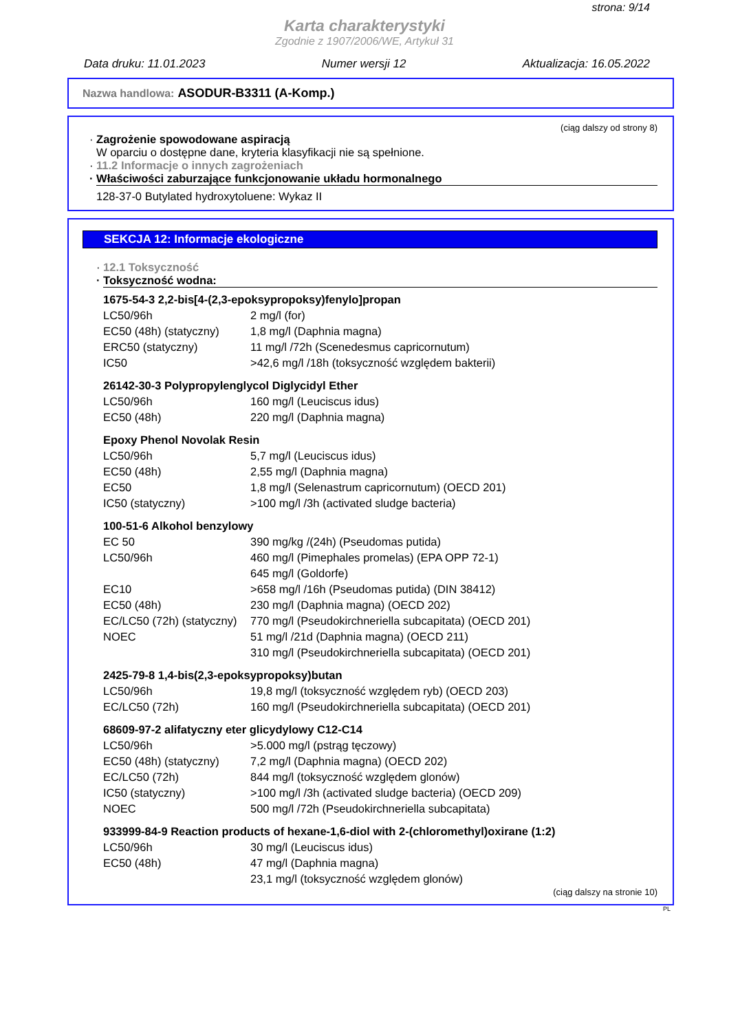strona: 9/14
Karta charakterystyki
Zgodnie z 1907/2006/WE, Artykuł 31
Data druku: 11.01.2023 Numer wersji 12 Aktualizacja: 16.05.2022
Nazwa handlowa: ASODUR-B3311 (A-Komp.)
(ciąg dalszy od strony 8)
· Zagrożenie spowodowane aspiracją
W oparciu o dostępne dane, kryteria klasyfikacji nie są spełnione.
· 11.2 Informacje o innych zagrożeniach
· Właściwości zaburzające funkcjonowanie układu hormonalnego
128-37-0 Butylated hydroxytoluene: Wykaz II
SEKCJA 12: Informacje ekologiczne
· 12.1 Toksyczność
· Toksyczność wodna:
1675-54-3 2,2-bis[4-(2,3-epoksypropoksy)fenylo]propan
| LC50/96h | 2 mg/l (for) |
| EC50 (48h) (statyczny) | 1,8 mg/l (Daphnia magna) |
| ERC50 (statyczny) | 11 mg/l /72h (Scenedesmus capricornutum) |
| IC50 | >42,6 mg/l /18h (toksyczność względem bakterii) |
26142-30-3 Polypropylenglycol Diglycidyl Ether
| LC50/96h | 160 mg/l (Leuciscus idus) |
| EC50 (48h) | 220 mg/l (Daphnia magna) |
Epoxy Phenol Novolak Resin
| LC50/96h | 5,7 mg/l (Leuciscus idus) |
| EC50 (48h) | 2,55 mg/l (Daphnia magna) |
| EC50 | 1,8 mg/l (Selenastrum capricornutum) (OECD 201) |
| IC50 (statyczny) | >100 mg/l /3h (activated sludge bacteria) |
100-51-6 Alkohol benzylowy
| EC 50 | 390 mg/kg /(24h) (Pseudomas putida) |
| LC50/96h | 460 mg/l (Pimephales promelas) (EPA OPP 72-1) |
| | 645 mg/l (Goldorfe) |
| EC10 | >658 mg/l /16h (Pseudomas putida) (DIN 38412) |
| EC50 (48h) | 230 mg/l (Daphnia magna) (OECD 202) |
| EC/LC50 (72h) (statyczny) | 770 mg/l (Pseudokirchneriella subcapitata) (OECD 201) |
| NOEC | 51 mg/l /21d (Daphnia magna) (OECD 211) |
| | 310 mg/l (Pseudokirchneriella subcapitata) (OECD 201) |
2425-79-8 1,4-bis(2,3-epoksypropoksy)butan
| LC50/96h | 19,8 mg/l (toksyczność względem ryb) (OECD 203) |
| EC/LC50 (72h) | 160 mg/l (Pseudokirchneriella subcapitata) (OECD 201) |
68609-97-2 alifatyczny eter glicydylowy C12-C14
| LC50/96h | >5.000 mg/l (pstrąg tęczowy) |
| EC50 (48h) (statyczny) | 7,2 mg/l (Daphnia magna) (OECD 202) |
| EC/LC50 (72h) | 844 mg/l (toksyczność względem glonów) |
| IC50 (statyczny) | >100 mg/l /3h (activated sludge bacteria) (OECD 209) |
| NOEC | 500 mg/l /72h (Pseudokirchneriella subcapitata) |
933999-84-9 Reaction products of hexane-1,6-diol with 2-(chloromethyl)oxirane (1:2)
| LC50/96h | 30 mg/l (Leuciscus idus) |
| EC50 (48h) | 47 mg/l (Daphnia magna) |
| | 23,1 mg/l (toksyczność względem glonów) |
(ciąg dalszy na stronie 10)
PL